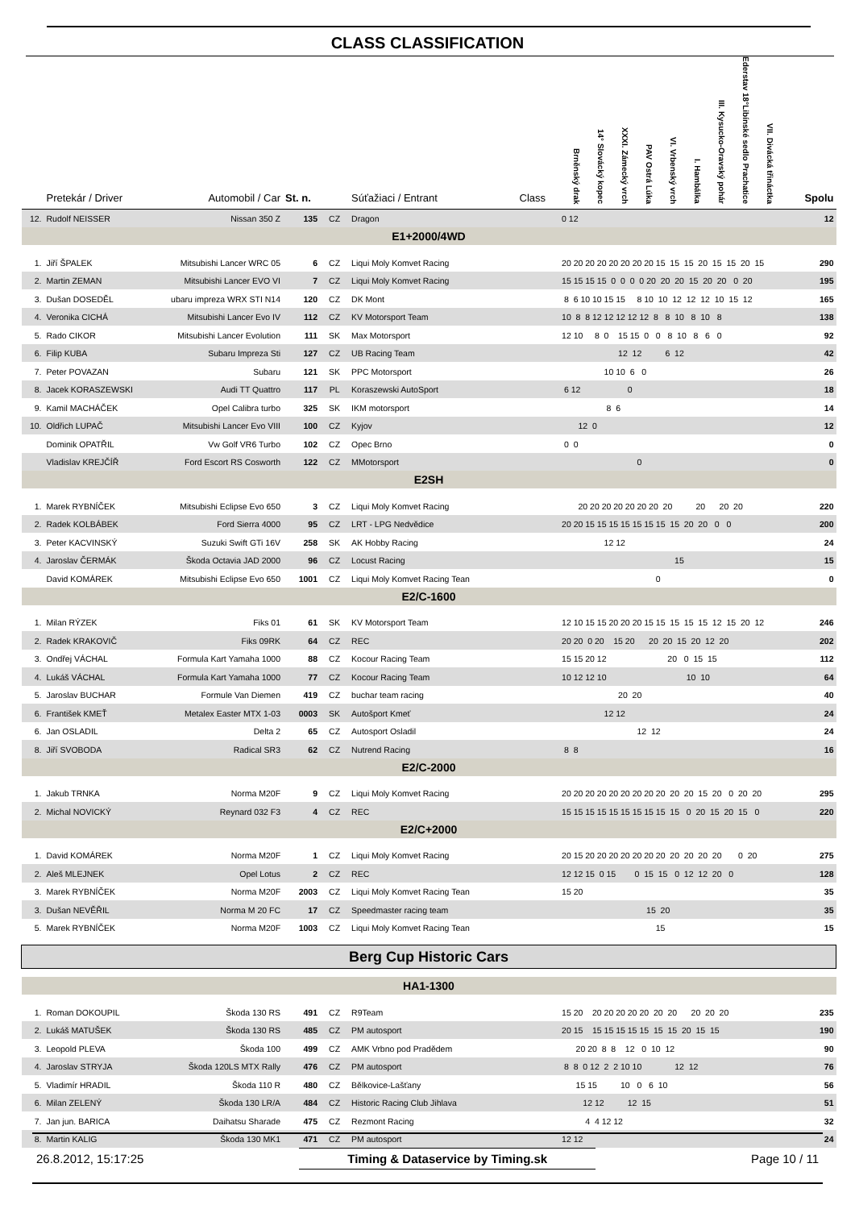CLASS CLASSIFICATION
| | Pretekár / Driver | Automobil / Car | St. n. | | Súťažiaci / Entrant | Class | Brněnský drak 14° Slovácký kopec XXXI. Zámecký vrch PAV Ostrá Lúka VI. Vrbenský vrch I. Hambálka III. Kysucko-Oravský pohár Ederstav 18°Libínské sedlo Prachatice VII. Divácká třináctka | Spolu |
| --- | --- | --- | --- | --- | --- | --- | --- | --- |
| 12. | Rudolf NEISSER | Nissan 350 Z | 135 | CZ | Dragon | | 0 12 | 12 |
| E1+2000/4WD | | | | | | | | |
| 1. | Jiří ŠPALEK | Mitsubishi Lancer WRC 05 | 6 | CZ | Liqui Moly Komvet Racing | | 20 20 20 20 20 20 20 20 15 15 15 20 15 15 20 15 | 290 |
| 2. | Martin ZEMAN | Mitsubishi Lancer EVO VI | 7 | CZ | Liqui Moly Komvet Racing | | 15 15 15 15 0 0 0 0 20 20 20 15 20 20 0 20 | 195 |
| 3. | Dušan DOSEDĚL | ubaru impreza WRX STI N14 | 120 | CZ | DK Mont | | 8 6 10 10 15 15 8 10 10 12 12 12 10 15 12 | 165 |
| 4. | Veronika CICHÁ | Mitsubishi Lancer Evo IV | 112 | CZ | KV Motorsport Team | | 10 8 8 12 12 12 12 12 8 8 10 8 10 8 | 138 |
| 5. | Rado CIKOR | Mitsubishi Lancer Evolution | 111 | SK | Max Motorsport | | 12 10 8 0 15 15 0 0 8 10 8 6 0 | 92 |
| 6. | Filip KUBA | Subaru Impreza Sti | 127 | CZ | UB Racing Team | | 12 12 6 12 | 42 |
| 7. | Peter POVAZAN | Subaru | 121 | SK | PPC Motorsport | | 10 10 6 0 | 26 |
| 8. | Jacek KORASZEWSKI | Audi TT Quattro | 117 | PL | Koraszewski AutoSport | | 6 12 0 | 18 |
| 9. | Kamil MACHÁČEK | Opel Calibra turbo | 325 | SK | IKM motorsport | | 8 6 | 14 |
| 10. | Oldřich LUPAČ | Mitsubishi Lancer Evo VIII | 100 | CZ | Kyjov | | 12 0 | 12 |
| | Dominik OPATŘIL | Vw Golf VR6 Turbo | 102 | CZ | Opec Brno | | 0 0 | 0 |
| | Vladislav KREJČÍŘ | Ford Escort RS Cosworth | 122 | CZ | MMotorsport | | 0 | 0 |
| E2SH | | | | | | | | |
| 1. | Marek RYBNÍČEK | Mitsubishi Eclipse Evo 650 | 3 | CZ | Liqui Moly Komvet Racing | | 20 20 20 20 20 20 20 20 20 20 20 | 220 |
| 2. | Radek KOLBÁBEK | Ford Sierra 4000 | 95 | CZ | LRT - LPG Nedvědice | | 20 20 15 15 15 15 15 15 15 15 20 20 0 0 | 200 |
| 3. | Peter KACVINSKÝ | Suzuki Swift GTi 16V | 258 | SK | AK Hobby Racing | | 12 12 | 24 |
| 4. | Jaroslav ČERMÁK | Škoda Octavia JAD 2000 | 96 | CZ | Locust Racing | | 15 | 15 |
| | David KOMÁREK | Mitsubishi Eclipse Evo 650 | 1001 | CZ | Liqui Moly Komvet Racing Tean | | 0 | 0 |
| E2/C-1600 | | | | | | | | |
| 1. | Milan RÝZEK | Fiks 01 | 61 | SK | KV Motorsport Team | | 12 10 15 15 20 20 20 15 15 15 15 15 12 15 20 12 | 246 |
| 2. | Radek KRAKOVIČ | Fiks 09RK | 64 | CZ | REC | | 20 20 0 20 15 20 20 20 15 20 12 20 | 202 |
| 3. | Ondřej VÁCHAL | Formula Kart Yamaha 1000 | 88 | CZ | Kocour Racing Team | | 15 15 20 12 20 0 15 15 | 112 |
| 4. | Lukáš VÁCHAL | Formula Kart Yamaha 1000 | 77 | CZ | Kocour Racing Team | | 10 12 12 10 10 10 | 64 |
| 5. | Jaroslav BUCHAR | Formule Van Diemen | 419 | CZ | buchar team racing | | 20 20 | 40 |
| 6. | František KMEŤ | Metalex Easter MTX 1-03 | 0003 | SK | Autošport Kmeť | | 12 12 | 24 |
| 6. | Jan OSLADIL | Delta 2 | 65 | CZ | Autosport Osladil | | 12 12 | 24 |
| 8. | Jiří SVOBODA | Radical SR3 | 62 | CZ | Nutrend Racing | | 8 8 | 16 |
| E2/C-2000 | | | | | | | | |
| 1. | Jakub TRNKA | Norma M20F | 9 | CZ | Liqui Moly Komvet Racing | | 20 20 20 20 20 20 20 20 20 20 20 15 20 0 20 20 | 295 |
| 2. | Michal NOVICKÝ | Reynard 032 F3 | 4 | CZ | REC | | 15 15 15 15 15 15 15 15 15 15 0 20 15 20 15 0 | 220 |
| E2/C+2000 | | | | | | | | |
| 1. | David KOMÁREK | Norma M20F | 1 | CZ | Liqui Moly Komvet Racing | | 20 15 20 20 20 20 20 20 20 20 20 20 20 0 20 | 275 |
| 2. | Aleš MLEJNEK | Opel Lotus | 2 | CZ | REC | | 12 12 15 0 15 0 15 15 0 12 12 20 0 | 128 |
| 3. | Marek RYBNÍČEK | Norma M20F | 2003 | CZ | Liqui Moly Komvet Racing Tean | | 15 20 | 35 |
| 3. | Dušan NEVĚŘIL | Norma M 20 FC | 17 | CZ | Speedmaster racing team | | 15 20 | 35 |
| 5. | Marek RYBNÍČEK | Norma M20F | 1003 | CZ | Liqui Moly Komvet Racing Tean | | 15 | 15 |
| Berg Cup Historic Cars | | | | | | | | |
| HA1-1300 | | | | | | | | |
| 1. | Roman DOKOUPIL | Škoda 130 RS | 491 | CZ | R9Team | | 15 20 20 20 20 20 20 20 20 20 20 20 | 235 |
| 2. | Lukáš MATUŠEK | Škoda 130 RS | 485 | CZ | PM autosport | | 20 15 15 15 15 15 15 15 15 20 15 15 | 190 |
| 3. | Leopold PLEVA | Škoda 100 | 499 | CZ | AMK Vrbno pod Pradědem | | 20 20 8 8 12 0 10 12 | 90 |
| 4. | Jaroslav STRYJA | Škoda 120LS MTX Rally | 476 | CZ | PM autosport | | 8 8 0 12 2 2 10 10 12 12 | 76 |
| 5. | Vladimír HRADIL | Škoda 110 R | 480 | CZ | Bělkovice-Lašťany | | 15 15 10 0 6 10 | 56 |
| 6. | Milan ZELENÝ | Škoda 130 LR/A | 484 | CZ | Historic Racing Club Jihlava | | 12 12 12 15 | 51 |
| 7. | Jan jun. BARICA | Daihatsu Sharade | 475 | CZ | Rezmont Racing | | 4 4 12 12 | 32 |
| 8. | Martin KALIG | Škoda 130 MK1 | 471 | CZ | PM autosport | | 12 12 | 24 |
26.8.2012, 15:17:25 Timing & Dataservice by Timing.sk Page 10 / 11